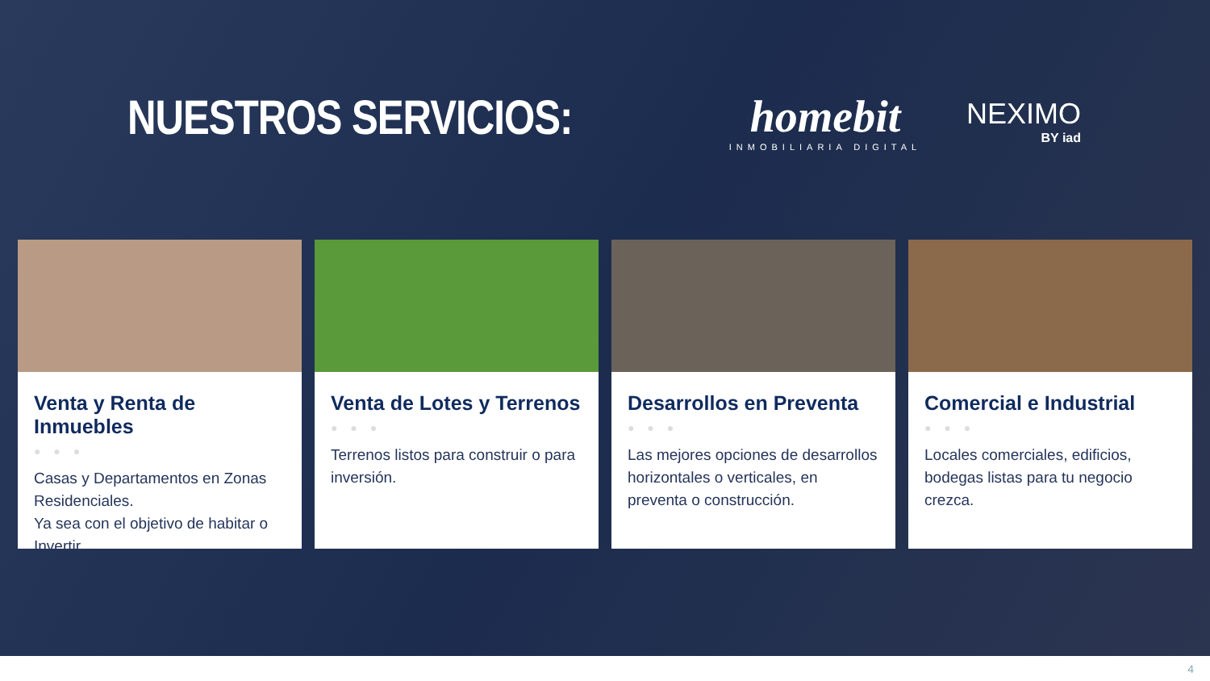NUESTROS SERVICIOS:
homebit
INMOBILIARIA DIGITAL
NEXIMO
BY iad
Venta y Renta de Inmuebles
● ● ●
Casas y Departamentos en Zonas Residenciales.
Ya sea con el objetivo de habitar o Invertir.
Venta de Lotes y Terrenos
● ● ●
Terrenos listos para construir o para inversión.
Desarrollos en Preventa
● ● ●
Las mejores opciones de desarrollos horizontales o verticales, en preventa o construcción.
Comercial e Industrial
● ● ●
Locales comerciales, edificios, bodegas listas para tu negocio crezca.
4